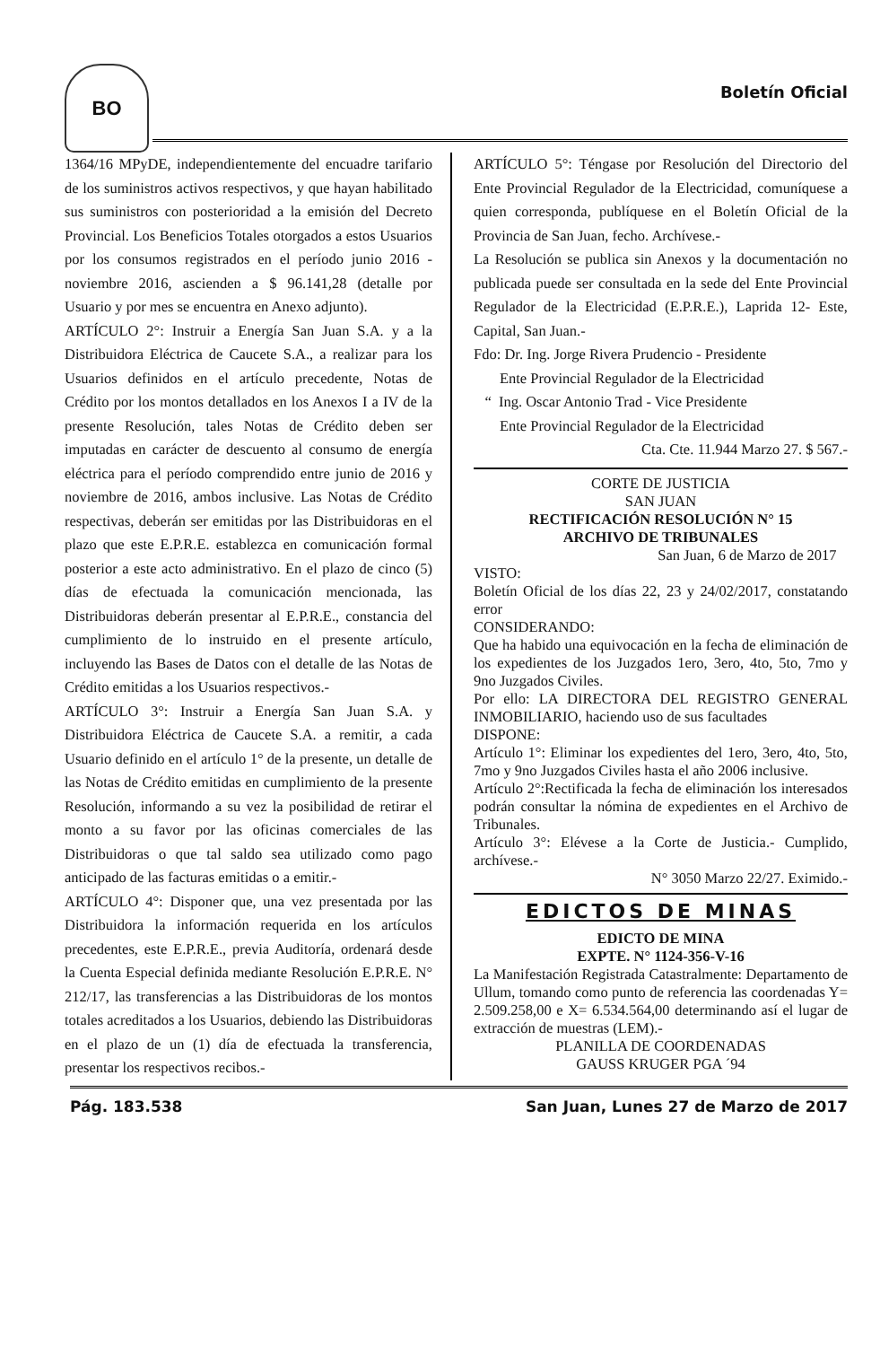BO
Boletín Oficial
1364/16 MPyDE, independientemente del encuadre tarifario de los suministros activos respectivos, y que hayan habilitado sus suministros con posterioridad a la emisión del Decreto Provincial. Los Beneficios Totales otorgados a estos Usuarios por los consumos registrados en el período junio 2016 - noviembre 2016, ascienden a $ 96.141,28 (detalle por Usuario y por mes se encuentra en Anexo adjunto).
ARTÍCULO 2°: Instruir a Energía San Juan S.A. y a la Distribuidora Eléctrica de Caucete S.A., a realizar para los Usuarios definidos en el artículo precedente, Notas de Crédito por los montos detallados en los Anexos I a IV de la presente Resolución, tales Notas de Crédito deben ser imputadas en carácter de descuento al consumo de energía eléctrica para el período comprendido entre junio de 2016 y noviembre de 2016, ambos inclusive. Las Notas de Crédito respectivas, deberán ser emitidas por las Distribuidoras en el plazo que este E.P.R.E. establezca en comunicación formal posterior a este acto administrativo. En el plazo de cinco (5) días de efectuada la comunicación mencionada, las Distribuidoras deberán presentar al E.P.R.E., constancia del cumplimiento de lo instruido en el presente artículo, incluyendo las Bases de Datos con el detalle de las Notas de Crédito emitidas a los Usuarios respectivos.-
ARTÍCULO 3°: Instruir a Energía San Juan S.A. y Distribuidora Eléctrica de Caucete S.A. a remitir, a cada Usuario definido en el artículo 1° de la presente, un detalle de las Notas de Crédito emitidas en cumplimiento de la presente Resolución, informando a su vez la posibilidad de retirar el monto a su favor por las oficinas comerciales de las Distribuidoras o que tal saldo sea utilizado como pago anticipado de las facturas emitidas o a emitir.-
ARTÍCULO 4°: Disponer que, una vez presentada por las Distribuidora la información requerida en los artículos precedentes, este E.P.R.E., previa Auditoría, ordenará desde la Cuenta Especial definida mediante Resolución E.P.R.E. N° 212/17, las transferencias a las Distribuidoras de los montos totales acreditados a los Usuarios, debiendo las Distribuidoras en el plazo de un (1) día de efectuada la transferencia, presentar los respectivos recibos.-
ARTÍCULO 5°: Téngase por Resolución del Directorio del Ente Provincial Regulador de la Electricidad, comuníquese a quien corresponda, publíquese en el Boletín Oficial de la Provincia de San Juan, fecho. Archívese.-
La Resolución se publica sin Anexos y la documentación no publicada puede ser consultada en la sede del Ente Provincial Regulador de la Electricidad (E.P.R.E.), Laprida 12- Este, Capital, San Juan.-
Fdo: Dr. Ing. Jorge Rivera Prudencio - Presidente
Ente Provincial Regulador de la Electricidad
“ Ing. Oscar Antonio Trad - Vice Presidente
Ente Provincial Regulador de la Electricidad
Cta. Cte. 11.944 Marzo 27. $ 567.-
CORTE DE JUSTICIA
SAN JUAN
RECTIFICACIÓN RESOLUCIÓN N° 15
ARCHIVO DE TRIBUNALES
San Juan, 6 de Marzo de 2017
VISTO:
Boletín Oficial de los días 22, 23 y 24/02/2017, constatando error
CONSIDERANDO:
Que ha habido una equivocación en la fecha de eliminación de los expedientes de los Juzgados 1ero, 3ero, 4to, 5to, 7mo y 9no Juzgados Civiles.
Por ello: LA DIRECTORA DEL REGISTRO GENERAL INMOBILIARIO, haciendo uso de sus facultades
DISPONE:
Artículo 1°: Eliminar los expedientes del 1ero, 3ero, 4to, 5to, 7mo y 9no Juzgados Civiles hasta el año 2006 inclusive.
Artículo 2°:Rectificada la fecha de eliminación los interesados podrán consultar la nómina de expedientes en el Archivo de Tribunales.
Artículo 3°: Elévese a la Corte de Justicia.- Cumplido, archívese.-
N° 3050 Marzo 22/27. Eximido.-
EDICTOS DE MINAS
EDICTO DE MINA
EXPTE. N° 1124-356-V-16
La Manifestación Registrada Catastralmente: Departamento de Ullum, tomando como punto de referencia las coordenadas Y= 2.509.258,00 e X= 6.534.564,00 determinando así el lugar de extracción de muestras (LEM).-
PLANILLA DE COORDENADAS
GAUSS KRUGER PGA ´94
Pág. 183.538 San Juan, Lunes 27 de Marzo de 2017